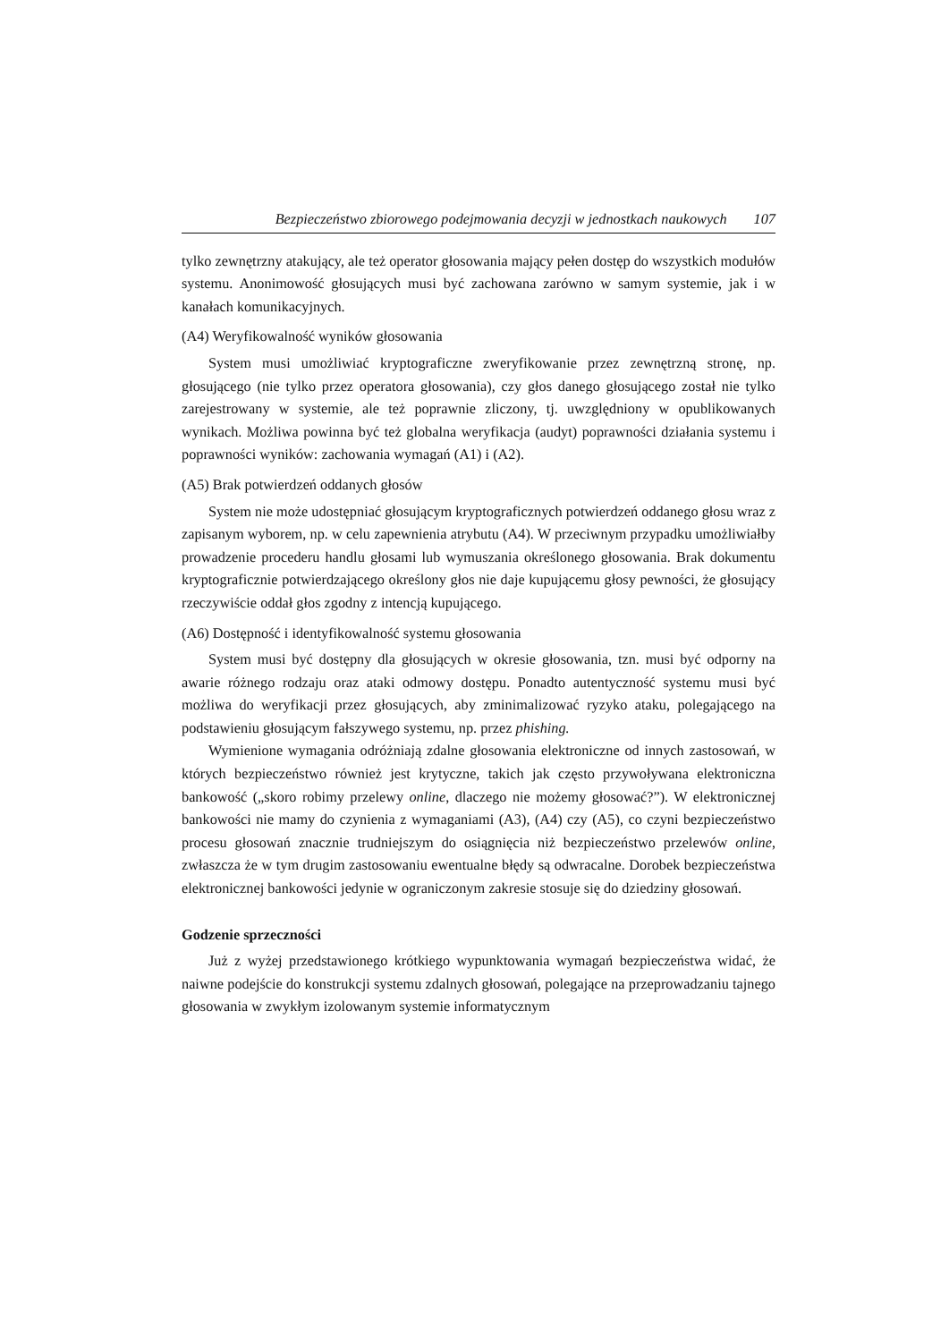Bezpieczeństwo zbiorowego podejmowania decyzji w jednostkach naukowych 107
tylko zewnętrzny atakujący, ale też operator głosowania mający pełen dostęp do wszystkich modułów systemu. Anonimowość głosujących musi być zachowana zarówno w samym systemie, jak i w kanałach komunikacyjnych.
(A4) Weryfikowalność wyników głosowania
System musi umożliwiać kryptograficzne zweryfikowanie przez zewnętrzną stronę, np. głosującego (nie tylko przez operatora głosowania), czy głos danego głosującego został nie tylko zarejestrowany w systemie, ale też poprawnie zliczony, tj. uwzględniony w opublikowanych wynikach. Możliwa powinna być też globalna weryfikacja (audyt) poprawności działania systemu i poprawności wyników: zachowania wymagań (A1) i (A2).
(A5) Brak potwierdzeń oddanych głosów
System nie może udostępniać głosującym kryptograficznych potwierdzeń oddanego głosu wraz z zapisanym wyborem, np. w celu zapewnienia atrybutu (A4). W przeciwnym przypadku umożliwiałby prowadzenie procederu handlu głosami lub wymuszania określonego głosowania. Brak dokumentu kryptograficznie potwierdzającego określony głos nie daje kupującemu głosy pewności, że głosujący rzeczywiście oddał głos zgodny z intencją kupującego.
(A6) Dostępność i identyfikowalność systemu głosowania
System musi być dostępny dla głosujących w okresie głosowania, tzn. musi być odporny na awarie różnego rodzaju oraz ataki odmowy dostępu. Ponadto autentyczność systemu musi być możliwa do weryfikacji przez głosujących, aby zminimalizować ryzyko ataku, polegającego na podstawieniu głosującym fałszywego systemu, np. przez phishing.
Wymienione wymagania odróżniają zdalne głosowania elektroniczne od innych zastosowań, w których bezpieczeństwo również jest krytyczne, takich jak często przywoływana elektroniczna bankowość („skoro robimy przelewy online, dlaczego nie możemy głosować?”). W elektronicznej bankowości nie mamy do czynienia z wymaganiami (A3), (A4) czy (A5), co czyni bezpieczeństwo procesu głosowań znacznie trudniejszym do osiągnięcia niż bezpieczeństwo przelewów online, zwłaszcza że w tym drugim zastosowaniu ewentualne błędy są odwracalne. Dorobek bezpieczeństwa elektronicznej bankowości jedynie w ograniczonym zakresie stosuje się do dziedziny głosowań.
Godzenie sprzeczności
Już z wyżej przedstawionego krótkiego wypunktowania wymagań bezpieczeństwa widać, że naiwne podejście do konstrukcji systemu zdalnych głosowań, polegające na przeprowadzaniu tajnego głosowania w zwykłym izolowanym systemie informatycznym